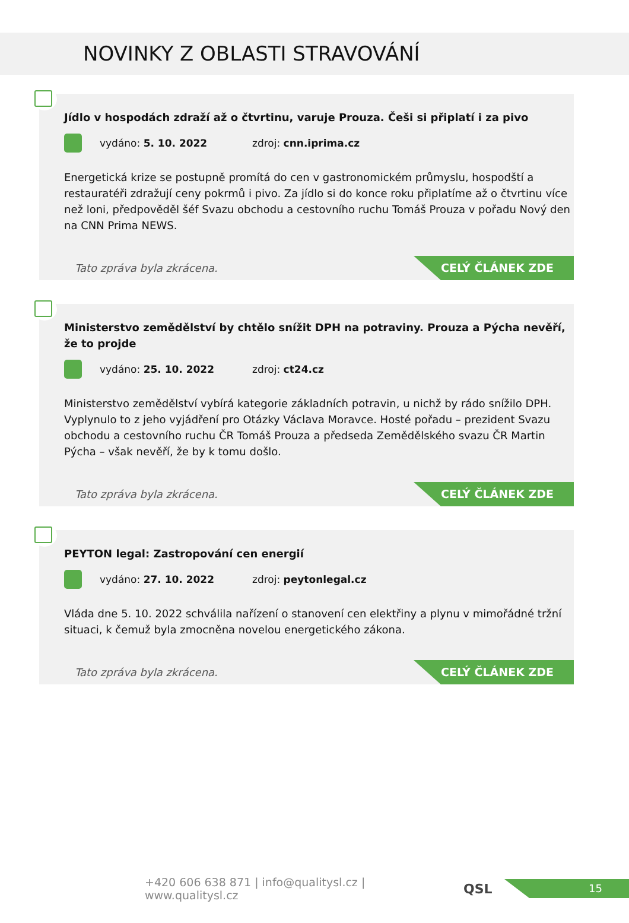NOVINKY Z OBLASTI STRAVOVÁNÍ
Jídlo v hospodách zdraží až o čtvrtinu, varuje Prouza. Češi si připlatí i za pivo
vydáno: 5. 10. 2022 zdroj: cnn.iprima.cz
Energetická krize se postupně promítá do cen v gastronomickém průmyslu, hospodští a restauratéři zdražují ceny pokrmů i pivo. Za jídlo si do konce roku připlatíme až o čtvrtinu více než loni, předpověděl šéf Svazu obchodu a cestovního ruchu Tomáš Prouza v pořadu Nový den na CNN Prima NEWS.
Tato zpráva byla zkrácena.
CELÝ ČLÁNEK ZDE
Ministerstvo zemědělství by chtělo snížit DPH na potraviny. Prouza a Pýcha nevěří, že to projde
vydáno: 25. 10. 2022 zdroj: ct24.cz
Ministerstvo zemědělství vybírá kategorie základních potravin, u nichž by rádo snížilo DPH. Vyplynulo to z jeho vyjádření pro Otázky Václava Moravce. Hosté pořadu – prezident Svazu obchodu a cestovního ruchu ČR Tomáš Prouza a předseda Zemědělského svazu ČR Martin Pýcha – však nevěří, že by k tomu došlo.
Tato zpráva byla zkrácena.
CELÝ ČLÁNEK ZDE
PEYTON legal: Zastropování cen energií
vydáno: 27. 10. 2022 zdroj: peytonlegal.cz
Vláda dne 5. 10. 2022 schválila nařízení o stanovení cen elektřiny a plynu v mimořádné tržní situaci, k čemuž byla zmocněna novelou energetického zákona.
Tato zpráva byla zkrácena.
CELÝ ČLÁNEK ZDE
+420 606 638 871 | info@qualitysl.cz | www.qualitysl.cz
QSL
15